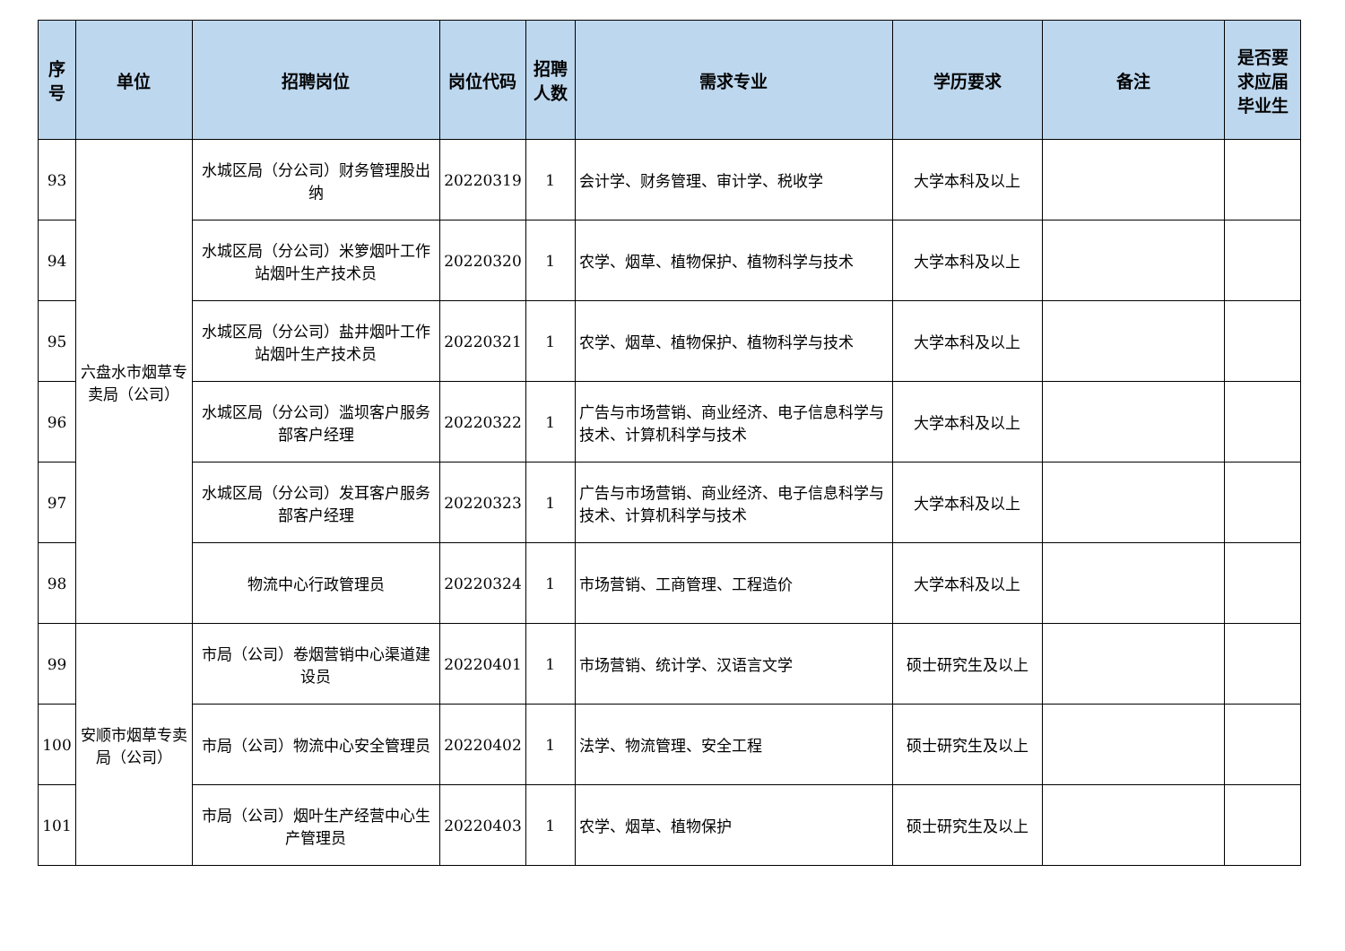| 序号 | 单位 | 招聘岗位 | 岗位代码 | 招聘人数 | 需求专业 | 学历要求 | 备注 | 是否要求应届毕业生 |
| --- | --- | --- | --- | --- | --- | --- | --- | --- |
| 93 | 六盘水市烟草专卖局（公司） | 水城区局（分公司）财务管理股出纳 | 20220319 | 1 | 会计学、财务管理、审计学、税收学 | 大学本科及以上 | | |
| 94 | | 水城区局（分公司）米箩烟叶工作站烟叶生产技术员 | 20220320 | 1 | 农学、烟草、植物保护、植物科学与技术 | 大学本科及以上 | | |
| 95 | | 水城区局（分公司）盐井烟叶工作站烟叶生产技术员 | 20220321 | 1 | 农学、烟草、植物保护、植物科学与技术 | 大学本科及以上 | | |
| 96 | | 水城区局（分公司）滥坝客户服务部客户经理 | 20220322 | 1 | 广告与市场营销、商业经济、电子信息科学与技术、计算机科学与技术 | 大学本科及以上 | | |
| 97 | | 水城区局（分公司）发耳客户服务部客户经理 | 20220323 | 1 | 广告与市场营销、商业经济、电子信息科学与技术、计算机科学与技术 | 大学本科及以上 | | |
| 98 | | 物流中心行政管理员 | 20220324 | 1 | 市场营销、工商管理、工程造价 | 大学本科及以上 | | |
| 99 | 安顺市烟草专卖局（公司） | 市局（公司）卷烟营销中心渠道建设员 | 20220401 | 1 | 市场营销、统计学、汉语言文学 | 硕士研究生及以上 | | |
| 100 | | 市局（公司）物流中心安全管理员 | 20220402 | 1 | 法学、物流管理、安全工程 | 硕士研究生及以上 | | |
| 101 | | 市局（公司）烟叶生产经营中心生产管理员 | 20220403 | 1 | 农学、烟草、植物保护 | 硕士研究生及以上 | | |